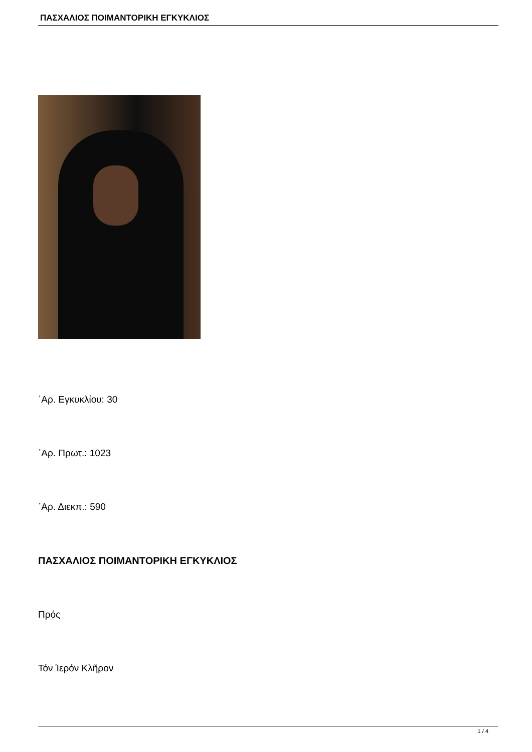ΠΑΣΧΑΛΙΟΣ ΠΟΙΜΑΝΤΟΡΙΚΗ ΕΓΚΥΚΛΙΟΣ
᾿Αρ. Εγκυκλίου: 30
᾿Αρ. Πρωτ.: 1023
᾿Αρ. Διεκπ.: 590
ΠΑΣΧΑΛΙΟΣ ΠΟΙΜΑΝΤΟΡΙΚΗ ΕΓΚΥΚΛΙΟΣ
Πρός
Τόν Ἱερόν Κλῆρον
1 / 4